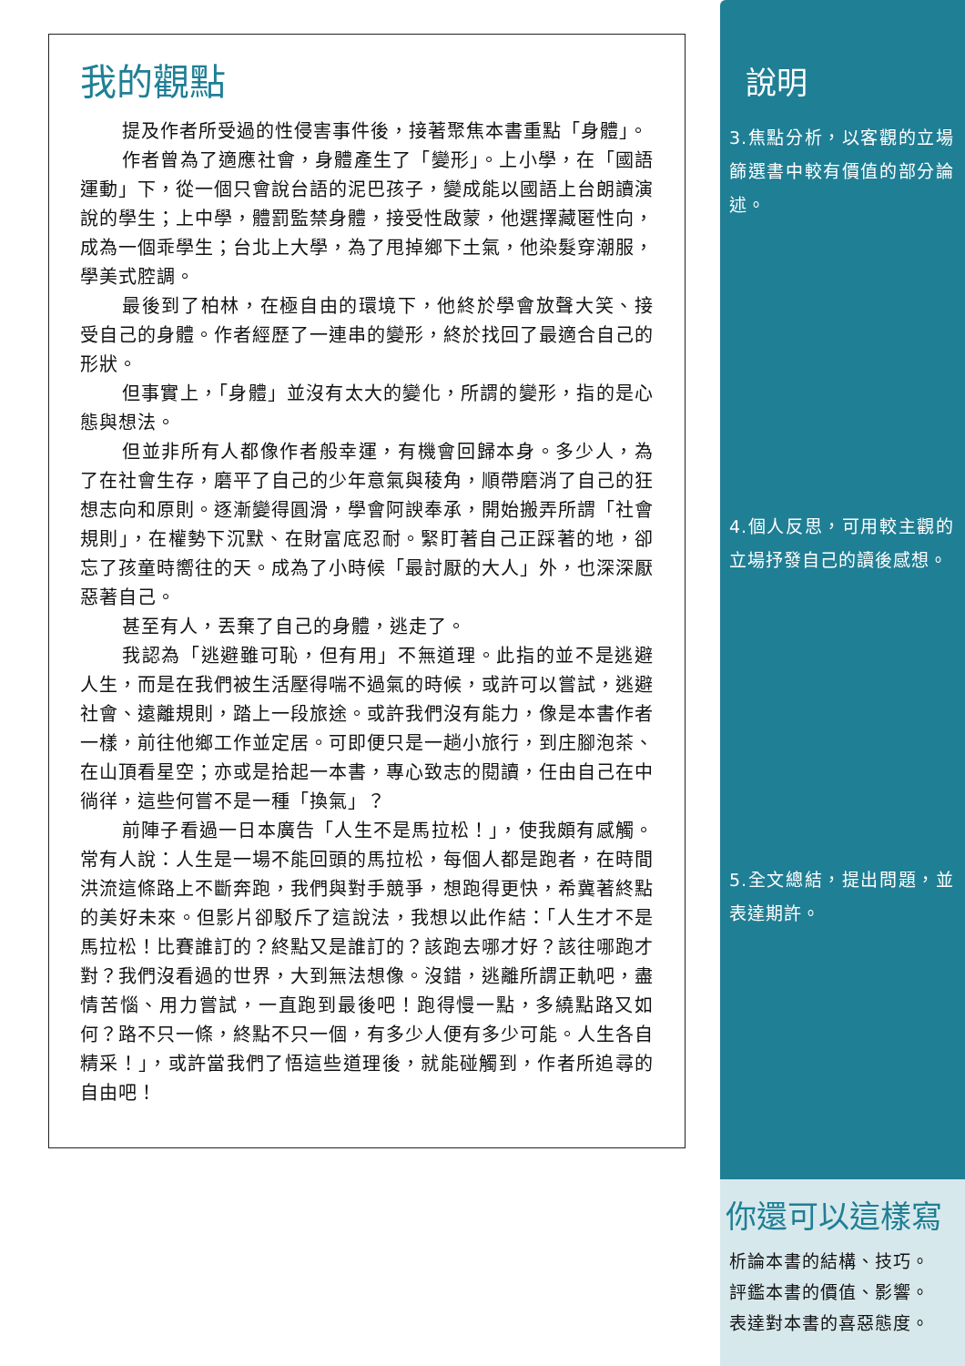我的觀點
提及作者所受過的性侵害事件後，接著聚焦本書重點「身體」。
作者曾為了適應社會，身體產生了「變形」。上小學，在「國語運動」下，從一個只會說台語的泥巴孩子，變成能以國語上台朗讀演說的學生；上中學，體罰監禁身體，接受性啟蒙，他選擇藏匿性向，成為一個乖學生；台北上大學，為了甩掉鄉下土氣，他染髮穿潮服，學美式腔調。
最後到了柏林，在極自由的環境下，他終於學會放聲大笑、接受自己的身體。作者經歷了一連串的變形，終於找回了最適合自己的形狀。
但事實上，「身體」並沒有太大的變化，所謂的變形，指的是心態與想法。
但並非所有人都像作者般幸運，有機會回歸本身。多少人，為了在社會生存，磨平了自己的少年意氣與稜角，順帶磨消了自己的狂想志向和原則。逐漸變得圓滑，學會阿諛奉承，開始搬弄所謂「社會規則」，在權勢下沉默、在財富底忍耐。緊盯著自己正踩著的地，卻忘了孩童時嚮往的天。成為了小時候「最討厭的大人」外，也深深厭惡著自己。
甚至有人，丟棄了自己的身體，逃走了。
我認為「逃避雖可恥，但有用」不無道理。此指的並不是逃避人生，而是在我們被生活壓得喘不過氣的時候，或許可以嘗試，逃避社會、遠離規則，踏上一段旅途。或許我們沒有能力，像是本書作者一樣，前往他鄉工作並定居。可即便只是一趟小旅行，到庄腳泡茶、在山頂看星空；亦或是拾起一本書，專心致志的閱讀，任由自己在中徜徉，這些何嘗不是一種「換氣」？
前陣子看過一日本廣告「人生不是馬拉松！」，使我頗有感觸。常有人說：人生是一場不能回頭的馬拉松，每個人都是跑者，在時間洪流這條路上不斷奔跑，我們與對手競爭，想跑得更快，希冀著終點的美好未來。但影片卻駁斥了這說法，我想以此作結：「人生才不是馬拉松！比賽誰訂的？終點又是誰訂的？該跑去哪才好？該往哪跑才對？我們沒看過的世界，大到無法想像。沒錯，逃離所謂正軌吧，盡情苦惱、用力嘗試，一直跑到最後吧！跑得慢一點，多繞點路又如何？路不只一條，終點不只一個，有多少人便有多少可能。人生各自精采！」，或許當我們了悟這些道理後，就能碰觸到，作者所追尋的自由吧！
說明
3.焦點分析，以客觀的立場篩選書中較有價值的部分論述。
4.個人反思，可用較主觀的立場抒發自己的讀後感想。
5.全文總結，提出問題，並表達期許。
你還可以這樣寫
析論本書的結構、技巧。
評鑑本書的價值、影響。
表達對本書的喜惡態度。